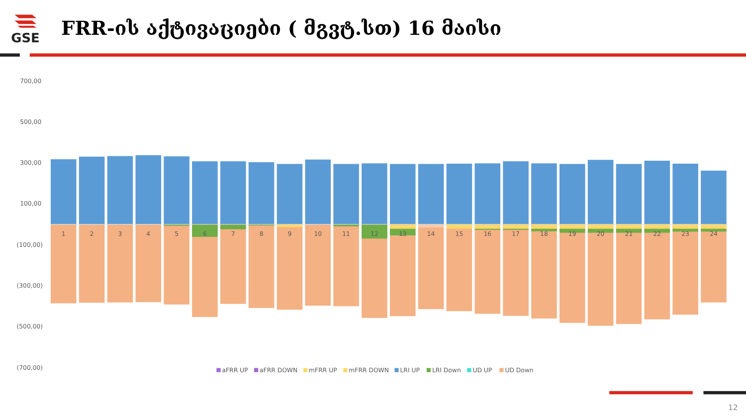GSE
FRR-ის აქტივაციები ( მგვტ.სთ) 16 მაისი
700,00
500,00
300,00
100,00
(100,00)
(300,00)
(500,00)
(700,00)
1
2
3
4
5
6
7
8
9
10
11
12
13
14
15
16
17
18
19
20
21
22
23
24
aFRR UP
aFRR DOWN
mFRR UP
mFRR DOWN
LRI UP
LRI Down
UD UP
UD Down
12